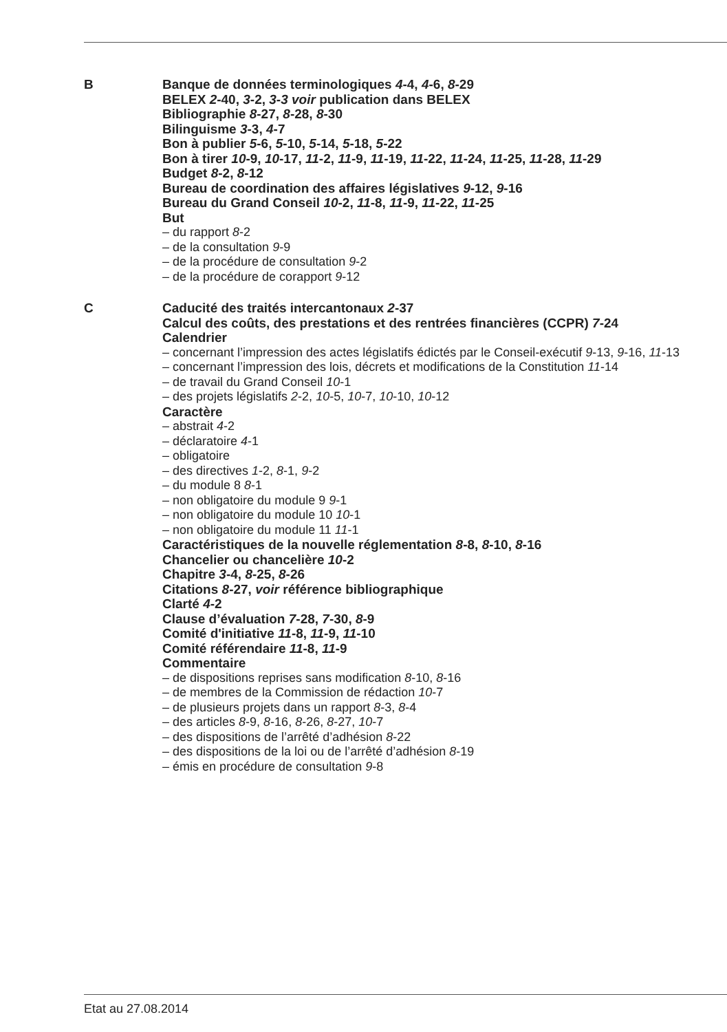B
Banque de données terminologiques 4-4, 4-6, 8-29
BELEX 2-40, 3-2, 3-3 voir publication dans BELEX
Bibliographie 8-27, 8-28, 8-30
Bilinguisme 3-3, 4-7
Bon à publier 5-6, 5-10, 5-14, 5-18, 5-22
Bon à tirer 10-9, 10-17, 11-2, 11-9, 11-19, 11-22, 11-24, 11-25, 11-28, 11-29
Budget 8-2, 8-12
Bureau de coordination des affaires législatives 9-12, 9-16
Bureau du Grand Conseil 10-2, 11-8, 11-9, 11-22, 11-25
But
– du rapport 8-2
– de la consultation 9-9
– de la procédure de consultation 9-2
– de la procédure de corapport 9-12
C
Caducité des traités intercantonaux 2-37
Calcul des coûts, des prestations et des rentrées financières (CCPR) 7-24
Calendrier
– concernant l’impression des actes législatifs édictés par le Conseil-exécutif 9-13, 9-16, 11-13
– concernant l’impression des lois, décrets et modifications de la Constitution 11-14
– de travail du Grand Conseil 10-1
– des projets législatifs 2-2, 10-5, 10-7, 10-10, 10-12
Caractère
– abstrait 4-2
– déclaratoire 4-1
– obligatoire
– des directives 1-2, 8-1, 9-2
– du module 8 8-1
– non obligatoire du module 9 9-1
– non obligatoire du module 10 10-1
– non obligatoire du module 11 11-1
Caractéristiques de la nouvelle réglementation 8-8, 8-10, 8-16
Chancelier ou chancelière 10-2
Chapitre 3-4, 8-25, 8-26
Citations 8-27, voir référence bibliographique
Clarté 4-2
Clause d’évaluation 7-28, 7-30, 8-9
Comité d'initiative 11-8, 11-9, 11-10
Comité référendaire 11-8, 11-9
Commentaire
– de dispositions reprises sans modification 8-10, 8-16
– de membres de la Commission de rédaction 10-7
– de plusieurs projets dans un rapport 8-3, 8-4
– des articles 8-9, 8-16, 8-26, 8-27, 10-7
– des dispositions de l’arrêté d’adhésion 8-22
– des dispositions de la loi ou de l’arrêté d’adhésion 8-19
– émis en procédure de consultation 9-8
Etat au 27.08.2014